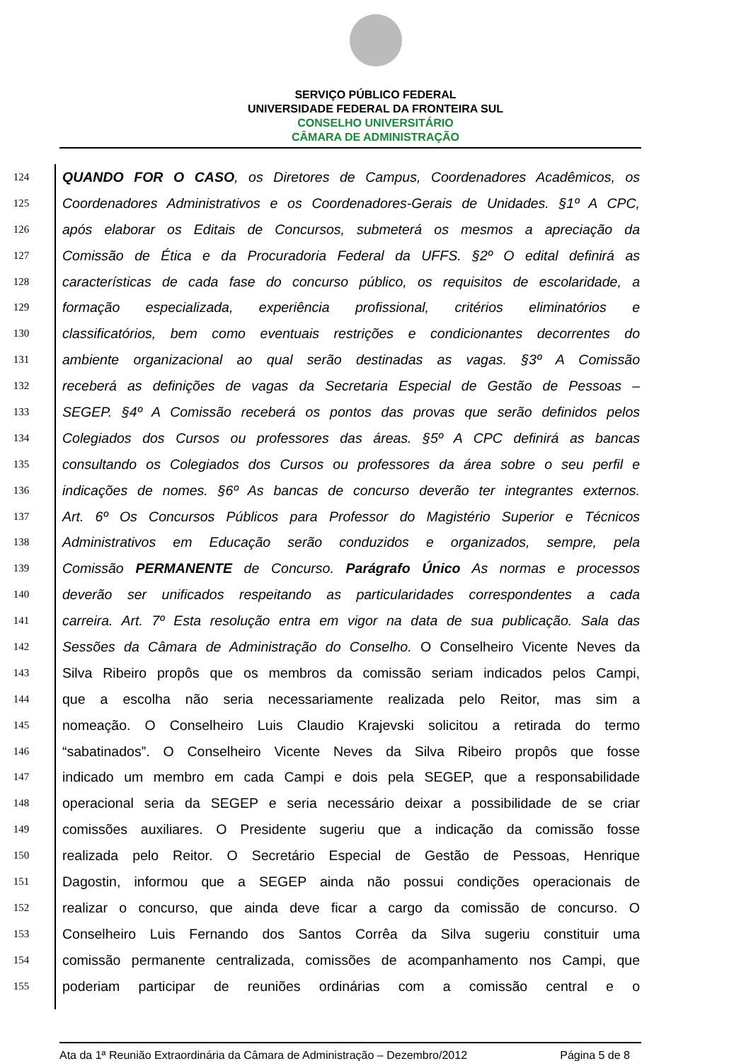SERVIÇO PÚBLICO FEDERAL
UNIVERSIDADE FEDERAL DA FRONTEIRA SUL
CONSELHO UNIVERSITÁRIO
CÂMARA DE ADMINISTRAÇÃO
124 QUANDO FOR O CASO, os Diretores de Campus, Coordenadores Acadêmicos, os
125 Coordenadores Administrativos e os Coordenadores-Gerais de Unidades. §1º A CPC,
126 após elaborar os Editais de Concursos, submeterá os mesmos a apreciação da
127 Comissão de Ética e da Procuradoria Federal da UFFS. §2º O edital definirá as
128 características de cada fase do concurso público, os requisitos de escolaridade, a
129 formação especializada, experiência profissional, critérios eliminatórios e
130 classificatórios, bem como eventuais restrições e condicionantes decorrentes do
131 ambiente organizacional ao qual serão destinadas as vagas. §3º A Comissão
132 receberá as definições de vagas da Secretaria Especial de Gestão de Pessoas –
133 SEGEP. §4º A Comissão receberá os pontos das provas que serão definidos pelos
134 Colegiados dos Cursos ou professores das áreas. §5º A CPC definirá as bancas
135 consultando os Colegiados dos Cursos ou professores da área sobre o seu perfil e
136 indicações de nomes. §6º As bancas de concurso deverão ter integrantes externos.
137 Art. 6º Os Concursos Públicos para Professor do Magistério Superior e Técnicos
138 Administrativos em Educação serão conduzidos e organizados, sempre, pela
139 Comissão PERMANENTE de Concurso. Parágrafo Único As normas e processos
140 deverão ser unificados respeitando as particularidades correspondentes a cada
141 carreira. Art. 7º Esta resolução entra em vigor na data de sua publicação. Sala das
142 Sessões da Câmara de Administração do Conselho. O Conselheiro Vicente Neves da
143 Silva Ribeiro propôs que os membros da comissão seriam indicados pelos Campi,
144 que a escolha não seria necessariamente realizada pelo Reitor, mas sim a
145 nomeação. O Conselheiro Luis Claudio Krajevski solicitou a retirada do termo
146 “sabatinados”. O Conselheiro Vicente Neves da Silva Ribeiro propôs que fosse
147 indicado um membro em cada Campi e dois pela SEGEP, que a responsabilidade
148 operacional seria da SEGEP e seria necessário deixar a possibilidade de se criar
149 comissões auxiliares. O Presidente sugeriu que a indicação da comissão fosse
150 realizada pelo Reitor. O Secretário Especial de Gestão de Pessoas, Henrique
151 Dagostin, informou que a SEGEP ainda não possui condições operacionais de
152 realizar o concurso, que ainda deve ficar a cargo da comissão de concurso. O
153 Conselheiro Luis Fernando dos Santos Corrêa da Silva sugeriu constituir uma
154 comissão permanente centralizada, comissões de acompanhamento nos Campi, que
155 poderiam participar de reuniões ordinárias com a comissão central e o
Ata da 1ª Reunião Extraordinária da Câmara de Administração – Dezembro/2012 Página 5 de 8